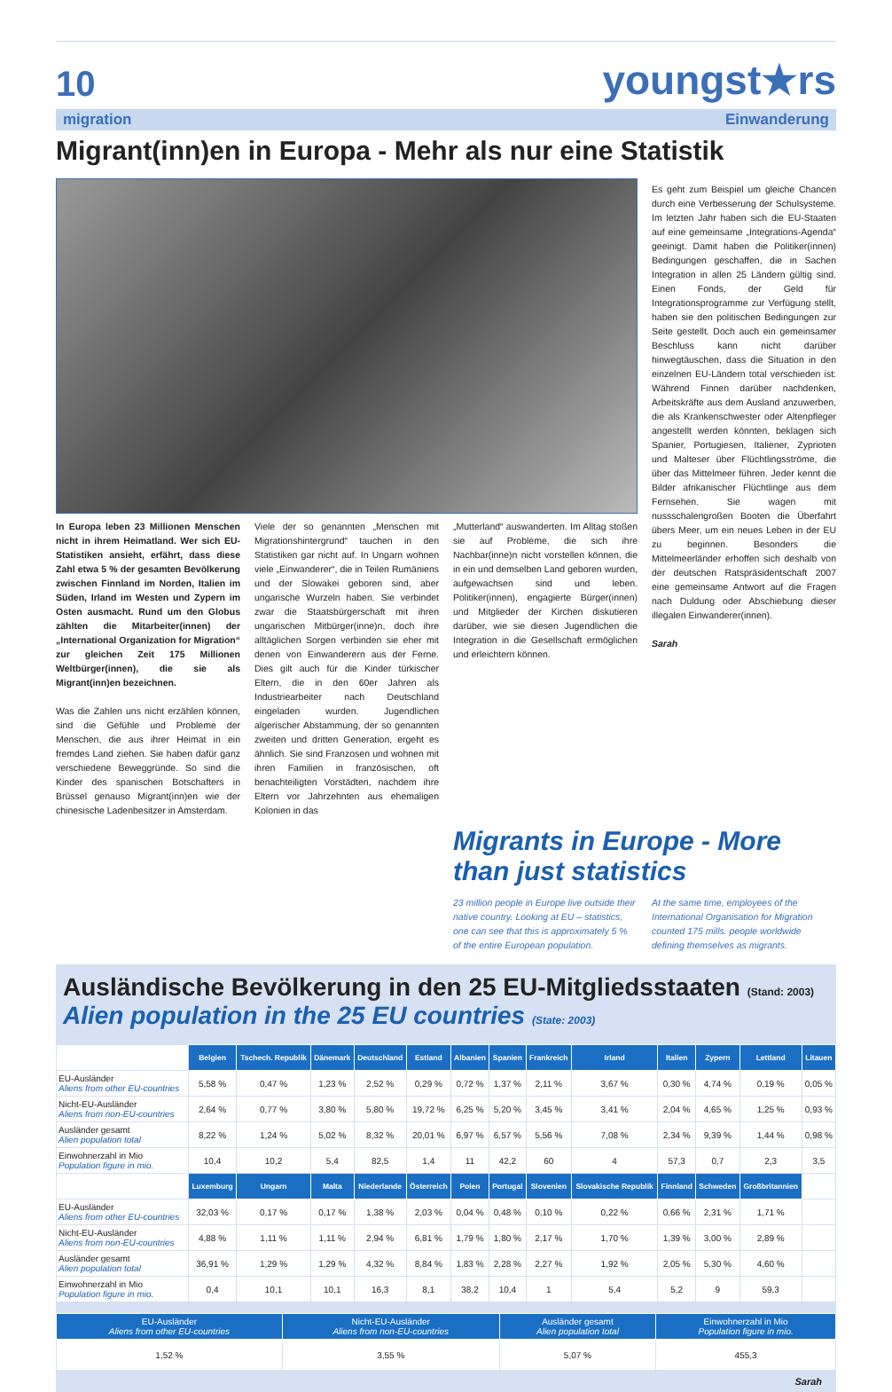10 youngst★rs
migration Einwanderung
Migrant(inn)en in Europa - Mehr als nur eine Statistik
In Europa leben 23 Millionen Menschen nicht in ihrem Heimatland. Wer sich EU-Statistiken ansieht, erfährt, dass diese Zahl etwa 5 % der gesamten Bevölkerung zwischen Finnland im Norden, Italien im Süden, Irland im Westen und Zypern im Osten ausmacht. Rund um den Globus zählten die Mitarbeiter(innen) der „International Organization for Migration“ zur gleichen Zeit 175 Millionen Weltbürger(innen), die sie als Migrant(inn)en bezeichnen.
Was die Zahlen uns nicht erzählen können, sind die Gefühle und Probleme der Menschen, die aus ihrer Heimat in ein fremdes Land ziehen. Sie haben dafür ganz verschiedene Beweggründe. So sind die Kinder des spanischen Botschafters in Brüssel genauso Migrant(inn)en wie der chinesische Ladenbesitzer in Amsterdam.
Viele der so genannten „Menschen mit Migrationshintergrund“ tauchen in den Statistiken gar nicht auf. In Ungarn wohnen viele „Einwanderer“, die in Teilen Rumäniens und der Slowakei geboren sind, aber ungarische Wurzeln haben. Sie verbindet zwar die Staatsbürgerschaft mit ihren ungarischen Mitbürger(inne)n, doch ihre alltäglichen Sorgen verbinden sie eher mit denen von Einwanderern aus der Ferne. Dies gilt auch für die Kinder türkischer Eltern, die in den 60er Jahren als Industriearbeiter nach Deutschland eingeladen wurden. Jugendlichen algerischer Abstammung, der so genannten zweiten und dritten Generation, ergeht es ähnlich. Sie sind Franzosen und wohnen mit ihren Familien in französischen, oft benachteiligten Vorstädten, nachdem ihre Eltern vor Jahrzehnten aus ehemaligen Kolonien in das
„Mutterland“ auswanderten. Im Alltag stoßen sie auf Probleme, die sich ihre Nachbar(inne)n nicht vorstellen können, die in ein und demselben Land geboren wurden, aufgewachsen sind und leben. Politiker(innen), engagierte Bürger(innen) und Mitglieder der Kirchen diskutieren darüber, wie sie diesen Jugendlichen die Integration in die Gesellschaft ermöglichen und erleichtern können.
Es geht zum Beispiel um gleiche Chancen durch eine Verbesserung der Schulsysteme. Im letzten Jahr haben sich die EU-Staaten auf eine gemeinsame „Integrations-Agenda“ geeinigt. Damit haben die Politiker(innen) Bedingungen geschaffen, die in Sachen Integration in allen 25 Ländern gültig sind. Einen Fonds, der Geld für Integrationsprogramme zur Verfügung stellt, haben sie den politischen Bedingungen zur Seite gestellt. Doch auch ein gemeinsamer Beschluss kann nicht darüber hinwegtäuschen, dass die Situation in den einzelnen EU-Ländern total verschieden ist: Während Finnen darüber nachdenken, Arbeitskräfte aus dem Ausland anzuwerben, die als Krankenschwester oder Altenpfleger angestellt werden könnten, beklagen sich Spanier, Portugiesen, Italiener, Zyprioten und Malteser über Flüchtlingsströme, die über das Mittelmeer führen. Jeder kennt die Bilder afrikanischer Flüchtlinge aus dem Fernsehen. Sie wagen mit nussschalengroßen Booten die Überfahrt übers Meer, um ein neues Leben in der EU zu beginnen. Besonders die Mittelmeerländer erhoffen sich deshalb von der deutschen Ratspräsidentschaft 2007 eine gemeinsame Antwort auf die Fragen nach Duldung oder Abschiebung dieser illegalen Einwanderer(innen).
Sarah
Migrants in Europe - More than just statistics
23 million people in Europe live outside their native country. Looking at EU – statistics, one can see that this is approximately 5 % of the entire European population.
At the same time, employees of the International Organisation for Migration counted 175 mills. people worldwide defining themselves as migrants.
Ausländische Bevölkerung in den 25 EU-Mitgliedsstaaten (Stand: 2003)
Alien population in the 25 EU countries (State: 2003)
| | Belgien | Tschech. Republik | Dänemark | Deutschland | Estland | Albanien | Spanien | Frankreich | Irland | Italien | Zypern | Lettland | Litauen |
| EU-Ausländer Aliens from other EU-countries | 5,58 % | 0,47 % | 1,23 % | 2,52 % | 0,29 % | 0,72 % | 1,37 % | 2,11 % | 3,67 % | 0,30 % | 4,74 % | 0,19 % | 0,05 % |
| Nicht-EU-Ausländer Aliens from non-EU-countries | 2,64 % | 0,77 % | 3,80 % | 5,80 % | 19,72 % | 6,25 % | 5,20 % | 3,45 % | 3,41 % | 2,04 % | 4,65 % | 1,25 % | 0,93 % |
| Ausländer gesamt Alien population total | 8,22 % | 1,24 % | 5,02 % | 8,32 % | 20,01 % | 6,97 % | 6,57 % | 5,56 % | 7,08 % | 2,34 % | 9,39 % | 1,44 % | 0,98 % |
| Einwohnerzahl in Mio Population figure in mio. | 10,4 | 10,2 | 5,4 | 82,5 | 1,4 | 11 | 42,2 | 60 | 4 | 57,3 | 0,7 | 2,3 | 3,5 |
| | Luxemburg | Ungarn | Malta | Niederlande | Österreich | Polen | Portugal | Slovenien | Slovakische Republik | Finnland | Schweden | Großbritannien | |
| EU-Ausländer Aliens from other EU-countries | 32,03 % | 0,17 % | 0,17 % | 1,38 % | 2,03 % | 0,04 % | 0,48 % | 0,10 % | 0,22 % | 0,66 % | 2,31 % | 1,71 % | |
| Nicht-EU-Ausländer Aliens from non-EU-countries | 4,88 % | 1,11 % | 1,11 % | 2,94 % | 6,81 % | 1,79 % | 1,80 % | 2,17 % | 1,70 % | 1,39 % | 3,00 % | 2,89 % | |
| Ausländer gesamt Alien population total | 36,91 % | 1,29 % | 1,29 % | 4,32 % | 8,84 % | 1,83 % | 2,28 % | 2,27 % | 1,92 % | 2,05 % | 5,30 % | 4,60 % | |
| Einwohnerzahl in Mio Population figure in mio. | 0,4 | 10,1 | 10,1 | 16,3 | 8,1 | 38,2 | 10,4 | 1 | 5,4 | 5,2 | 9 | 59,3 | |
| EU-Ausländer Aliens from other EU-countries | Nicht-EU-Ausländer Aliens from non-EU-countries | Ausländer gesamt Alien population total | Einwohnerzahl in Mio Population figure in mio. |
| --- | --- | --- | --- |
| 1,52 % | 3,55 % | 5,07 % | 455,3 |
Sarah